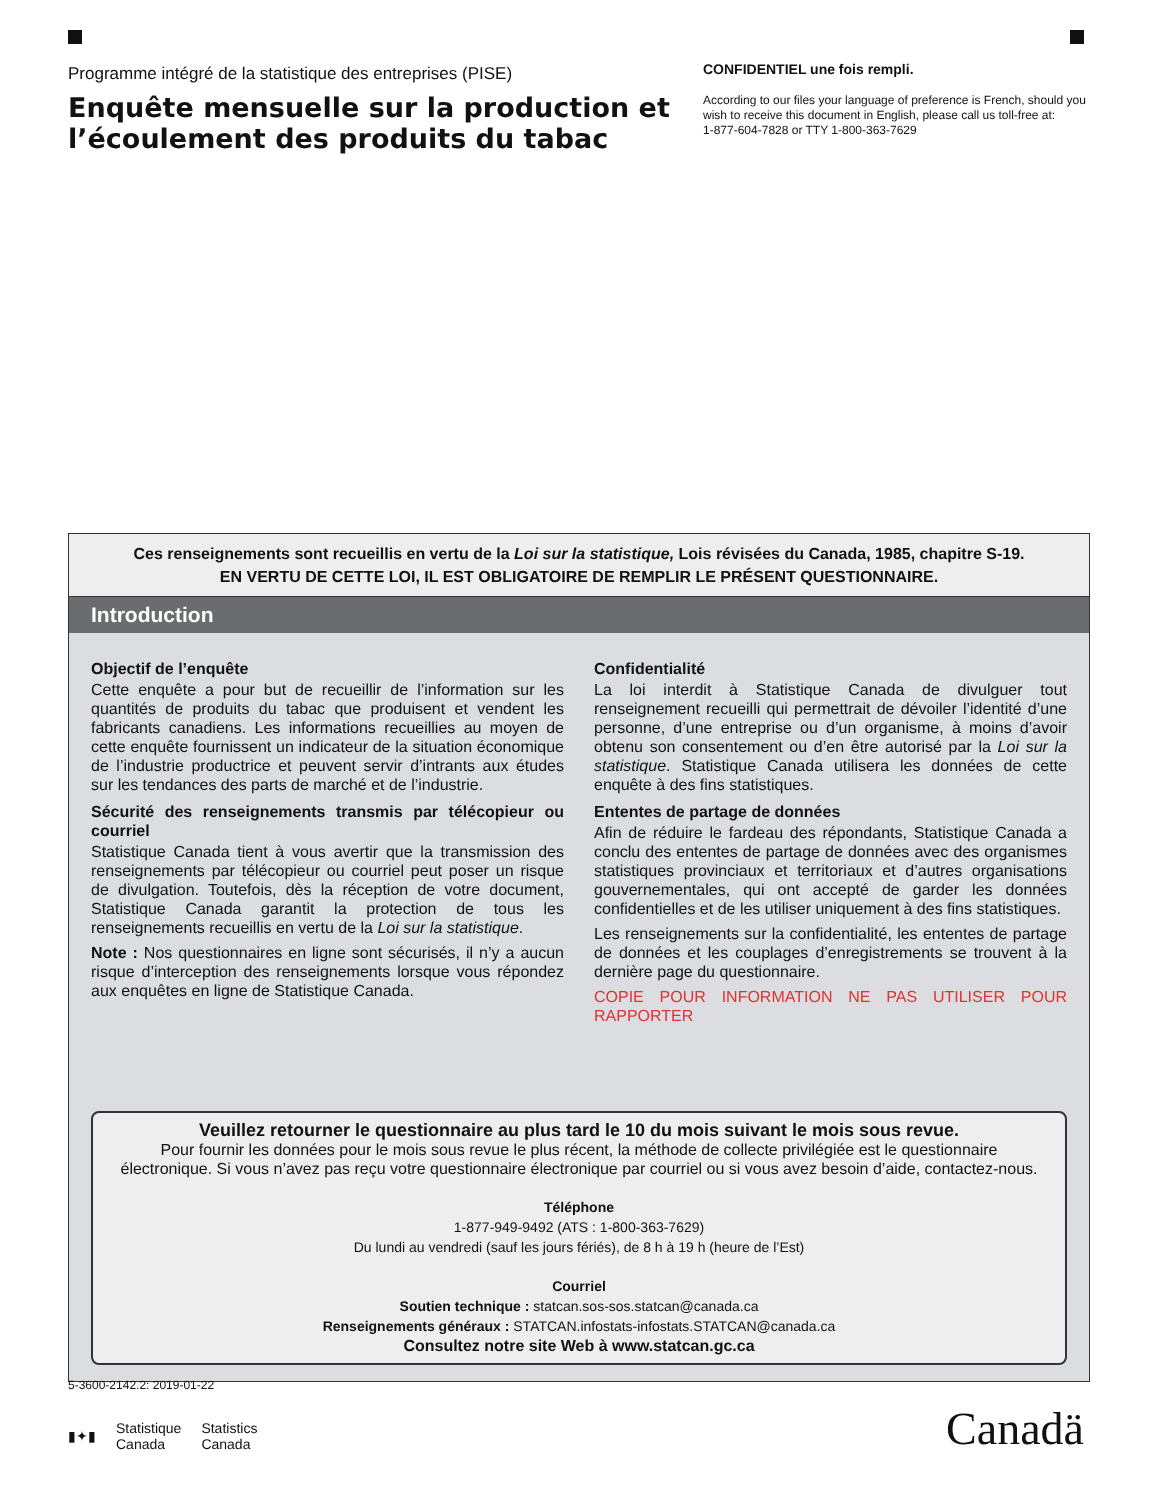Programme intégré de la statistique des entreprises (PISE)
Enquête mensuelle sur la production et l’écoulement des produits du tabac
CONFIDENTIEL une fois rempli.
According to our files your language of preference is French, should you wish to receive this document in English, please call us toll-free at:
1-877-604-7828 or TTY 1-800-363-7629
Ces renseignements sont recueillis en vertu de la Loi sur la statistique, Lois révisées du Canada, 1985, chapitre S-19.
EN VERTU DE CETTE LOI, IL EST OBLIGATOIRE DE REMPLIR LE PRÉSENT QUESTIONNAIRE.
Introduction
Objectif de l’enquête
Cette enquête a pour but de recueillir de l’information sur les quantités de produits du tabac que produisent et vendent les fabricants canadiens. Les informations recueillies au moyen de cette enquête fournissent un indicateur de la situation économique de l’industrie productrice et peuvent servir d’intrants aux études sur les tendances des parts de marché et de l’industrie.
Sécurité des renseignements transmis par télécopieur ou courriel
Statistique Canada tient à vous avertir que la transmission des renseignements par télécopieur ou courriel peut poser un risque de divulgation. Toutefois, dès la réception de votre document, Statistique Canada garantit la protection de tous les renseignements recueillis en vertu de la Loi sur la statistique.
Note : Nos questionnaires en ligne sont sécurisés, il n’y a aucun risque d’interception des renseignements lorsque vous répondez aux enquêtes en ligne de Statistique Canada.
Confidentialité
La loi interdit à Statistique Canada de divulguer tout renseignement recueilli qui permettrait de dévoiler l’identité d’une personne, d’une entreprise ou d’un organisme, à moins d’avoir obtenu son consentement ou d’en être autorisé par la Loi sur la statistique. Statistique Canada utilisera les données de cette enquête à des fins statistiques.
Ententes de partage de données
Afin de réduire le fardeau des répondants, Statistique Canada a conclu des ententes de partage de données avec des organismes statistiques provinciaux et territoriaux et d’autres organisations gouvernementales, qui ont accepté de garder les données confidentielles et de les utiliser uniquement à des fins statistiques.
Les renseignements sur la confidentialité, les ententes de partage de données et les couplages d’enregistrements se trouvent à la dernière page du questionnaire.
COPIE POUR INFORMATION NE PAS UTILISER POUR RAPPORTER
Veuillez retourner le questionnaire au plus tard le 10 du mois suivant le mois sous revue.
Pour fournir les données pour le mois sous revue le plus récent, la méthode de collecte privilégiée est le questionnaire électronique. Si vous n’avez pas reçu votre questionnaire électronique par courriel ou si vous avez besoin d’aide, contactez-nous.
Téléphone
1-877-949-9492 (ATS : 1-800-363-7629)
Du lundi au vendredi (sauf les jours fériés), de 8 h à 19 h (heure de l’Est)
Courriel
Soutien technique : statcan.sos-sos.statcan@canada.ca
Renseignements généraux : STATCAN.infostats-infostats.STATCAN@canada.ca
Consultez notre site Web à www.statcan.gc.ca
5-3600-2142.2: 2019-01-22
▮✦▮ Statistique
Canada Statistics
Canada
Canadä